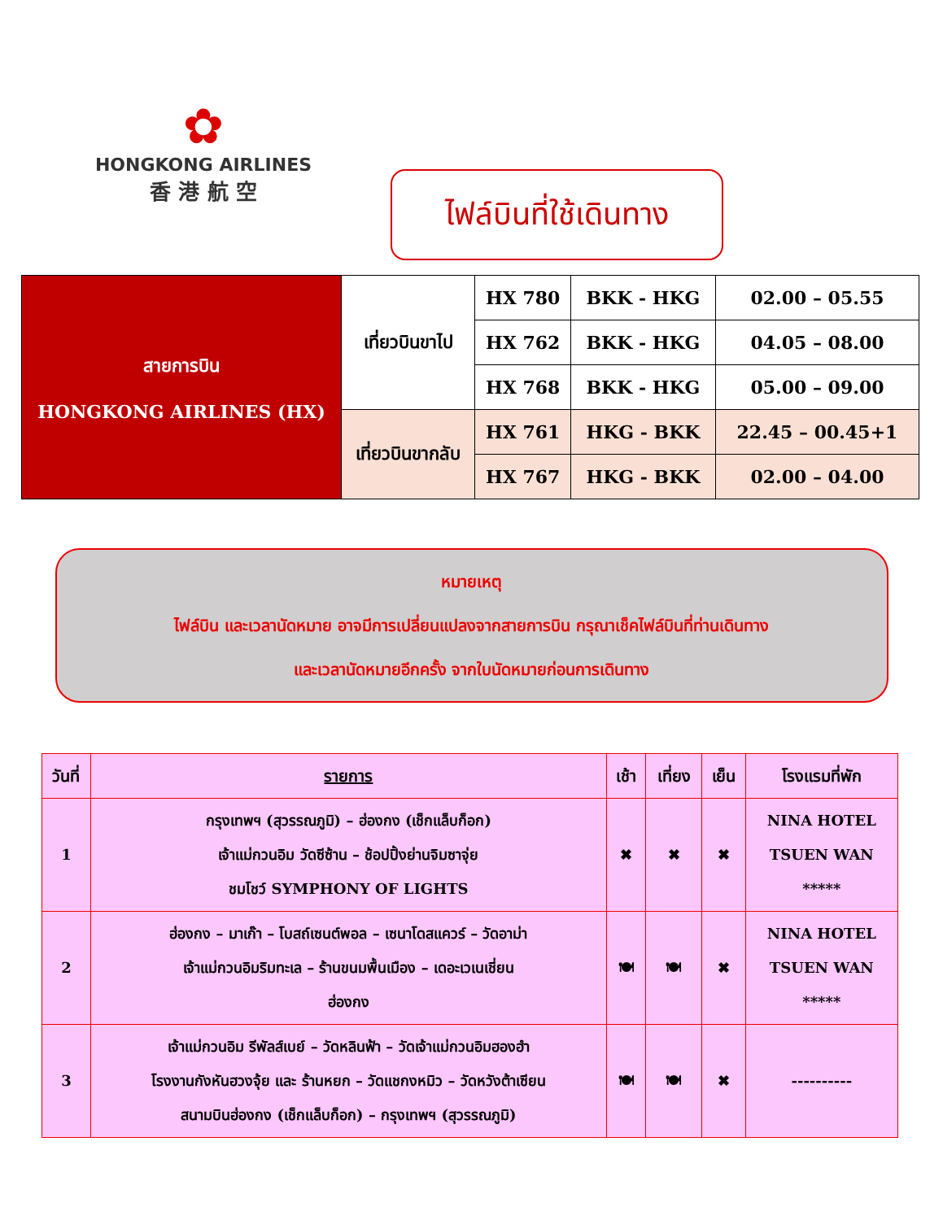✿
HONGKONG AIRLINES
香 港 航 空
ไฟล์บินที่ใช้เดินทาง
| สายการบิน HONGKONG AIRLINES (HX) | เที่ยวบินขาไป | HX 780 | BKK - HKG | 02.00 – 05.55 |
| | | HX 762 | BKK - HKG | 04.05 – 08.00 |
| | | HX 768 | BKK - HKG | 05.00 – 09.00 |
| | เที่ยวบินขากลับ | HX 761 | HKG - BKK | 22.45 – 00.45+1 |
| | | HX 767 | HKG - BKK | 02.00 – 04.00 |
หมายเหตุ
ไฟล์บิน และเวลานัดหมาย อาจมีการเปลี่ยนแปลงจากสายการบิน กรุณาเช็คไฟล์บินที่ท่านเดินทาง
และเวลานัดหมายอีกครั้ง จากใบนัดหมายก่อนการเดินทาง
| วันที่ | รายการ | เช้า | เที่ยง | เย็น | โรงแรมที่พัก |
| --- | --- | --- | --- | --- | --- |
| 1 | กรุงเทพฯ (สุวรรณภูมิ) – ฮ่องกง (เช็กแล็บก็อก) เจ้าแม่กวนอิม วัดซีซ้าน – ช้อปปิ้งย่านจิมซาจุ่ย ชมโชว์ SYMPHONY OF LIGHTS | ✖ | ✖ | ✖ | NINA HOTEL TSUEN WAN ***** |
| 2 | ฮ่องกง – มาเก๊า – โบสถ์เซนต์พอล – เซนาโดสแควร์ – วัดอาม่า เจ้าแม่กวนอิมริมทะเล – ร้านขนมพื้นเมือง – เดอะเวเนเชี่ยน ฮ่องกง | 🍽 | 🍽 | ✖ | NINA HOTEL TSUEN WAN ***** |
| 3 | เจ้าแม่กวนอิม รีพัลส์เบย์ – วัดหลินฟ้า – วัดเจ้าแม่กวนอิมฮองฮำ โรงงานกังหันฮวงจุ้ย และ ร้านหยก – วัดแชกงหมิว – วัดหวังต้าเซียน สนามบินฮ่องกง (เช็กแล็บก็อก) – กรุงเทพฯ (สุวรรณภูมิ) | 🍽 | 🍽 | ✖ | ---------- |